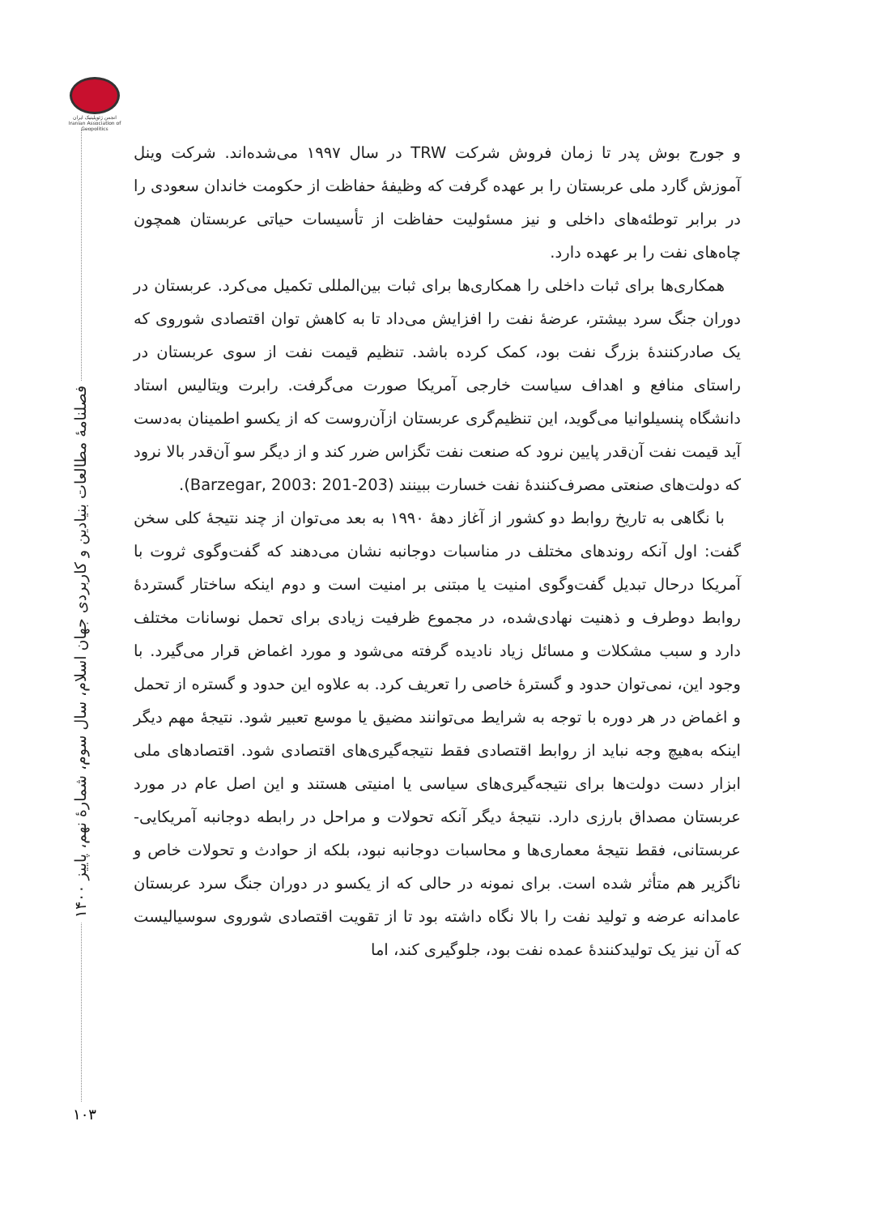انجمن ژئوپلیتیک ایران Iranian Association of Geopolitics
فصلنامهٔ مطالعات بنیادین و کاربردی جهان اسلام، سال سوم، شمارهٔ نهم، پاییز ۱۴۰۰
و جورج بوش پدر تا زمان فروش شرکت TRW در سال ۱۹۹۷ می‌شده‌اند. شرکت وینل آموزش گارد ملی عربستان را بر عهده گرفت که وظیفهٔ حفاظت از حکومت خاندان سعودی را در برابر توطئه‌های داخلی و نیز مسئولیت حفاظت از تأسیسات حیاتی عربستان همچون چاه‌های نفت را بر عهده دارد.
همکاری‌ها برای ثبات داخلی را همکاری‌ها برای ثبات بین‌المللی تکمیل می‌کرد. عربستان در دوران جنگ سرد بیشتر، عرضهٔ نفت را افزایش می‌داد تا به کاهش توان اقتصادی شوروی که یک صادرکنندهٔ بزرگ نفت بود، کمک کرده باشد. تنظیم قیمت نفت از سوی عربستان در راستای منافع و اهداف سیاست خارجی آمریکا صورت می‌گرفت. رابرت ویتالیس استاد دانشگاه پنسیلوانیا می‌گوید، این تنظیم‌گری عربستان ازآن‌روست که از یکسو اطمینان به‌دست آید قیمت نفت آن‌قدر پایین نرود که صنعت نفت تگزاس ضرر کند و از دیگر سو آن‌قدر بالا نرود که دولت‌های صنعتی مصرف‌کنندهٔ نفت خسارت ببینند (Barzegar, 2003: 201-203).
با نگاهی به تاریخ روابط دو کشور از آغاز دههٔ ۱۹۹۰ به بعد می‌توان از چند نتیجهٔ کلی سخن گفت: اول آنکه روندهای مختلف در مناسبات دوجانبه نشان می‌دهند که گفت‌وگوی ثروت با آمریکا درحال تبدیل گفت‌وگوی امنیت یا مبتنی بر امنیت است و دوم اینکه ساختار گستردهٔ روابط دوطرف و ذهنیت نهادی‌شده، در مجموع ظرفیت زیادی برای تحمل نوسانات مختلف دارد و سبب مشکلات و مسائل زیاد نادیده گرفته می‌شود و مورد اغماض قرار می‌گیرد. با وجود این، نمی‌توان حدود و گسترهٔ خاصی را تعریف کرد. به علاوه این حدود و گستره از تحمل و اغماض در هر دوره با توجه به شرایط می‌توانند مضیق یا موسع تعبیر شود. نتیجهٔ مهم دیگر اینکه به‌هیچ وجه نباید از روابط اقتصادی فقط نتیجه‌گیری‌های اقتصادی شود. اقتصادهای ملی ابزار دست دولت‌ها برای نتیجه‌گیری‌های سیاسی یا امنیتی هستند و این اصل عام در مورد عربستان مصداق بارزی دارد. نتیجهٔ دیگر آنکه تحولات و مراحل در رابطه دوجانبه آمریکایی- عربستانی، فقط نتیجهٔ معماری‌ها و محاسبات دوجانبه نبود، بلکه از حوادث و تحولات خاص و ناگزیر هم متأثر شده است. برای نمونه در حالی که از یکسو در دوران جنگ سرد عربستان عامدانه عرضه و تولید نفت را بالا نگاه داشته بود تا از تقویت اقتصادی شوروی سوسیالیست که آن نیز یک تولیدکنندهٔ عمده نفت بود، جلوگیری کند، اما
۱۰۳